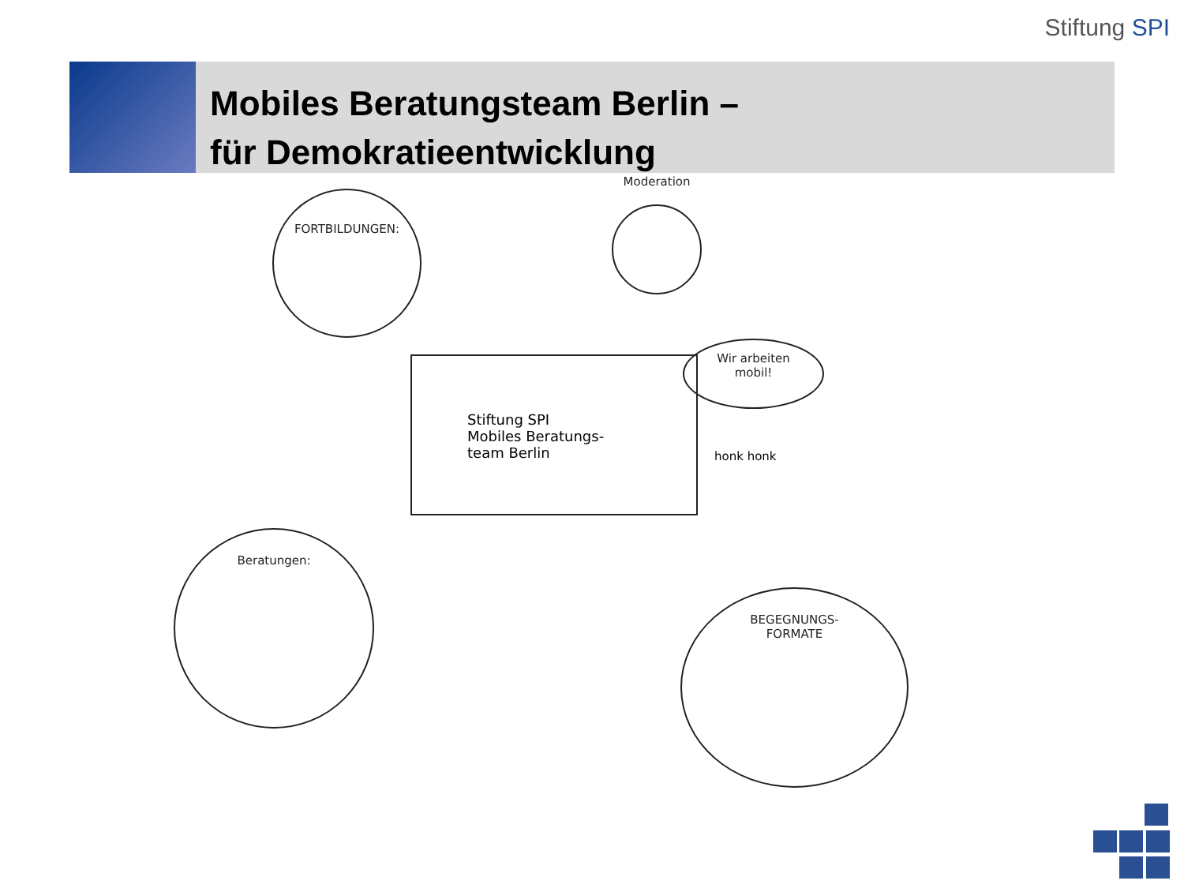Stiftung SPI
Mobiles Beratungsteam Berlin –
für Demokratieentwicklung
FORTBILDUNGEN:
Moderation
Stiftung SPI
Mobiles Beratungs-
team Berlin
Wir arbeiten
mobil!
honk honk
Beratungen:
BEGEGNUNGS-
FORMATE